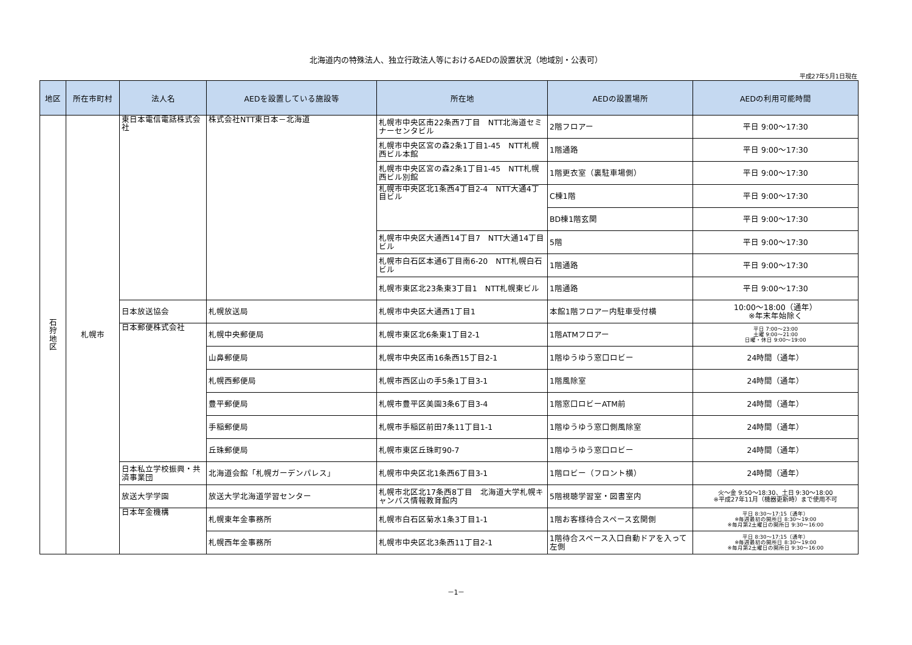北海道内の特殊法人、独立行政法人等におけるAEDの設置状況（地域別・公表可）
平成27年5月1日現在
| 地区 | 所在市町村 | 法人名 | AEDを設置している施設等 | 所在地 | AEDの設置場所 | AEDの利用可能時間 |
| --- | --- | --- | --- | --- | --- | --- |
| 石 狩 地 区 | 札幌市 | 東日本電信電話株式会社 | 株式会社NTT東日本－北海道 | 札幌市中央区南22条西7丁目 NTT北海道セミナーセンタビル | 2階フロアー | 平日 9:00～17:30 |
| | | | | 札幌市中央区宮の森2条1丁目1-45 NTT札幌西ビル本館 | 1階通路 | 平日 9:00～17:30 |
| | | | | 札幌市中央区宮の森2条1丁目1-45 NTT札幌西ビル別館 | 1階更衣室（裏駐車場側） | 平日 9:00～17:30 |
| | | | | 札幌市中央区北1条西4丁目2-4 NTT大通4丁目ビル | C棟1階 | 平日 9:00～17:30 |
| | | | | | BD棟1階玄関 | 平日 9:00～17:30 |
| | | | | 札幌市中央区大通西14丁目7 NTT大通14丁目ビル | 5階 | 平日 9:00～17:30 |
| | | | | 札幌市白石区本通6丁目南6-20 NTT札幌白石ビル | 1階通路 | 平日 9:00～17:30 |
| | | | | 札幌市東区北23条東3丁目1 NTT札幌東ビル | 1階通路 | 平日 9:00～17:30 |
| | | 日本放送協会 | 札幌放送局 | 札幌市中央区大通西1丁目1 | 本館1階フロアー内駐車受付横 | 10:00～18:00（通年） ※年末年始除く |
| | | 日本郵便株式会社 | 札幌中央郵便局 | 札幌市東区北6条東1丁目2-1 | 1階ATMフロアー | 平日 7:00～23:00 土曜 9:00～21:00 日曜・休日 9:00～19:00 |
| | | | 山鼻郵便局 | 札幌市中央区南16条西15丁目2-1 | 1階ゆうゆう窓口ロビー | 24時間（通年） |
| | | | 札幌西郵便局 | 札幌市西区山の手5条1丁目3-1 | 1階風除室 | 24時間（通年） |
| | | | 豊平郵便局 | 札幌市豊平区美園3条6丁目3-4 | 1階窓口ロビーATM前 | 24時間（通年） |
| | | | 手稲郵便局 | 札幌市手稲区前田7条11丁目1-1 | 1階ゆうゆう窓口側風除室 | 24時間（通年） |
| | | | 丘珠郵便局 | 札幌市東区丘珠町90-7 | 1階ゆうゆう窓口ロビー | 24時間（通年） |
| | | 日本私立学校振興・共済事業団 | 北海道会館「札幌ガーデンパレス」 | 札幌市中央区北1条西6丁目3-1 | 1階ロビー（フロント横） | 24時間（通年） |
| | | 放送大学学園 | 放送大学北海道学習センター | 札幌市北区北17条西8丁目 北海道大学札幌キャンパス情報教育館内 | 5階視聴学習室・図書室内 | 火～金 9:50～18:30、土日 9:30～18:00 ※平成27年11月（機器更新時）まで使用不可 |
| | | 日本年金機構 | 札幌東年金事務所 | 札幌市白石区菊水1条3丁目1-1 | 1階お客様待合スペース玄関側 | 平日 8:30～17:15（通年） ※毎週最初の開所日 8:30～19:00 ※毎月第2土曜日の開所日 9:30～16:00 |
| | | | 札幌西年金事務所 | 札幌市中央区北3条西11丁目2-1 | 1階待合スペース入口自動ドアを入って左側 | 平日 8:30～17:15（通年） ※毎週最初の開所日 8:30～19:00 ※毎月第2土曜日の開所日 9:30～16:00 |
－1－